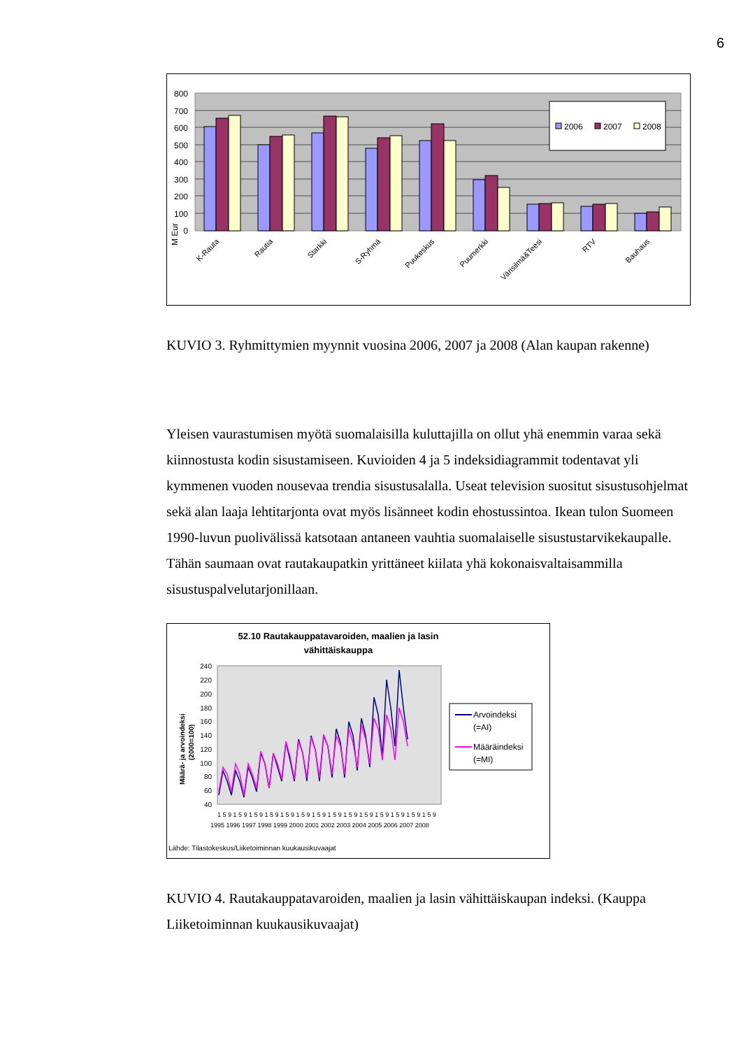6
800
700
600
500
400
300
200
100
0
M Eur
2006
2007
2008
K-Rauta
Rautia
Starkki
S-Ryhmä
Puukeskus
Puumerkki
Värisilmä&Teesi
RTV
Bauhaus
KUVIO 3. Ryhmittymien myynnit vuosina 2006, 2007 ja 2008 (Alan kaupan rakenne)
Yleisen vaurastumisen myötä suomalaisilla kuluttajilla on ollut yhä enemmin varaa sekä kiinnostusta kodin sisustamiseen. Kuvioiden 4 ja 5 indeksidiagrammit todentavat yli kymmenen vuoden nousevaa trendia sisustusalalla. Useat television suositut sisustusohjelmat sekä alan laaja lehtitarjonta ovat myös lisänneet kodin ehostussintoa. Ikean tulon Suomeen 1990-luvun puolivälissä katsotaan antaneen vauhtia suomalaiselle sisustustarvikekaupalle. Tähän saumaan ovat rautakaupatkin yrittäneet kiilata yhä kokonaisvaltaisammilla sisustuspalvelutarjonillaan.
52.10 Rautakauppatavaroiden, maalien ja lasin
vähittäiskauppa
240
220
200
180
160
140
120
100
80
60
40
Määrä- ja arvoindeksi
(2000=100)
1 5 9 1 5 9 1 5 9 1 5 9 1 5 9 1 5 9 1 5 9 1 5 9 1 5 9 1 5 9 1 5 9 1 5 9 1 5 9 1 5 9
1995 1996 1997 1998 1999 2000 2001 2002 2003 2004 2005 2006 2007 2008
Arvoindeksi
(=AI)
Määräindeksi
(=MI)
Lähde: Tilastokeskus/Liiketoiminnan kuukausikuvaajat
KUVIO 4. Rautakauppatavaroiden, maalien ja lasin vähittäiskaupan indeksi. (Kauppa Liiketoiminnan kuukausikuvaajat)